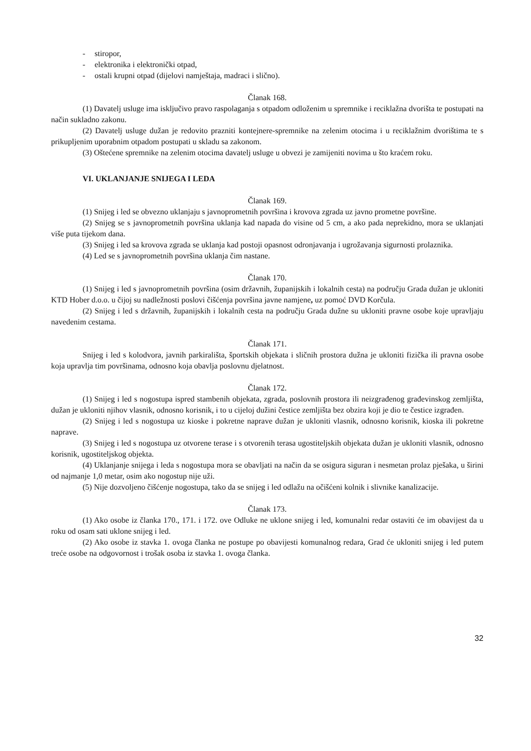- stiropor,
- elektronika i elektronički otpad,
- ostali krupni otpad (dijelovi namještaja, madraci i slično).
Članak 168.
(1) Davatelj usluge ima isključivo pravo raspolaganja s otpadom odloženim u spremnike i reciklažna dvorišta te postupati na način sukladno zakonu.
(2) Davatelj usluge dužan je redovito prazniti kontejnere-spremnike na zelenim otocima i u reciklažnim dvorištima te s prikupljenim uporabnim otpadom postupati u skladu sa zakonom.
(3) Oštećene spremnike na zelenim otocima davatelj usluge u obvezi je zamijeniti novima u što kraćem roku.
VI. UKLANJANJE SNIJEGA I LEDA
Članak 169.
(1) Snijeg i led se obvezno uklanjaju s javnoprometnih površina i krovova zgrada uz javno prometne površine.
(2) Snijeg se s javnoprometnih površina uklanja kad napada do visine od 5 cm, a ako pada neprekidno, mora se uklanjati više puta tijekom dana.
(3) Snijeg i led sa krovova zgrada se uklanja kad postoji opasnost odronjavanja i ugrožavanja sigurnosti prolaznika.
(4) Led se s javnoprometnih površina uklanja čim nastane.
Članak 170.
(1) Snijeg i led s javnoprometnih površina (osim državnih, županijskih i lokalnih cesta) na području Grada dužan je ukloniti KTD Hober d.o.o. u čijoj su nadležnosti poslovi čišćenja površina javne namjene, uz pomoć DVD Korčula.
(2) Snijeg i led s državnih, županijskih i lokalnih cesta na području Grada dužne su ukloniti pravne osobe koje upravljaju navedenim cestama.
Članak 171.
Snijeg i led s kolodvora, javnih parkirališta, športskih objekata i sličnih prostora dužna je ukloniti fizička ili pravna osobe koja upravlja tim površinama, odnosno koja obavlja poslovnu djelatnost.
Članak 172.
(1) Snijeg i led s nogostupa ispred stambenih objekata, zgrada, poslovnih prostora ili neizgrađenog građevinskog zemljišta, dužan je ukloniti njihov vlasnik, odnosno korisnik, i to u cijeloj dužini čestice zemljišta bez obzira koji je dio te čestice izgrađen.
(2) Snijeg i led s nogostupa uz kioske i pokretne naprave dužan je ukloniti vlasnik, odnosno korisnik, kioska ili pokretne naprave.
(3) Snijeg i led s nogostupa uz otvorene terase i s otvorenih terasa ugostiteljskih objekata dužan je ukloniti vlasnik, odnosno korisnik, ugostiteljskog objekta.
(4) Uklanjanje snijega i leda s nogostupa mora se obavljati na način da se osigura siguran i nesmetan prolaz pješaka, u širini od najmanje 1,0 metar, osim ako nogostup nije uži.
(5) Nije dozvoljeno čišćenje nogostupa, tako da se snijeg i led odlažu na očišćeni kolnik i slivnike kanalizacije.
Članak 173.
(1) Ako osobe iz članka 170., 171. i 172. ove Odluke ne uklone snijeg i led, komunalni redar ostaviti će im obavijest da u roku od osam sati uklone snijeg i led.
(2) Ako osobe iz stavka 1. ovoga članka ne postupe po obavijesti komunalnog redara, Grad će ukloniti snijeg i led putem treće osobe na odgovornost i trošak osoba iz stavka 1. ovoga članka.
32